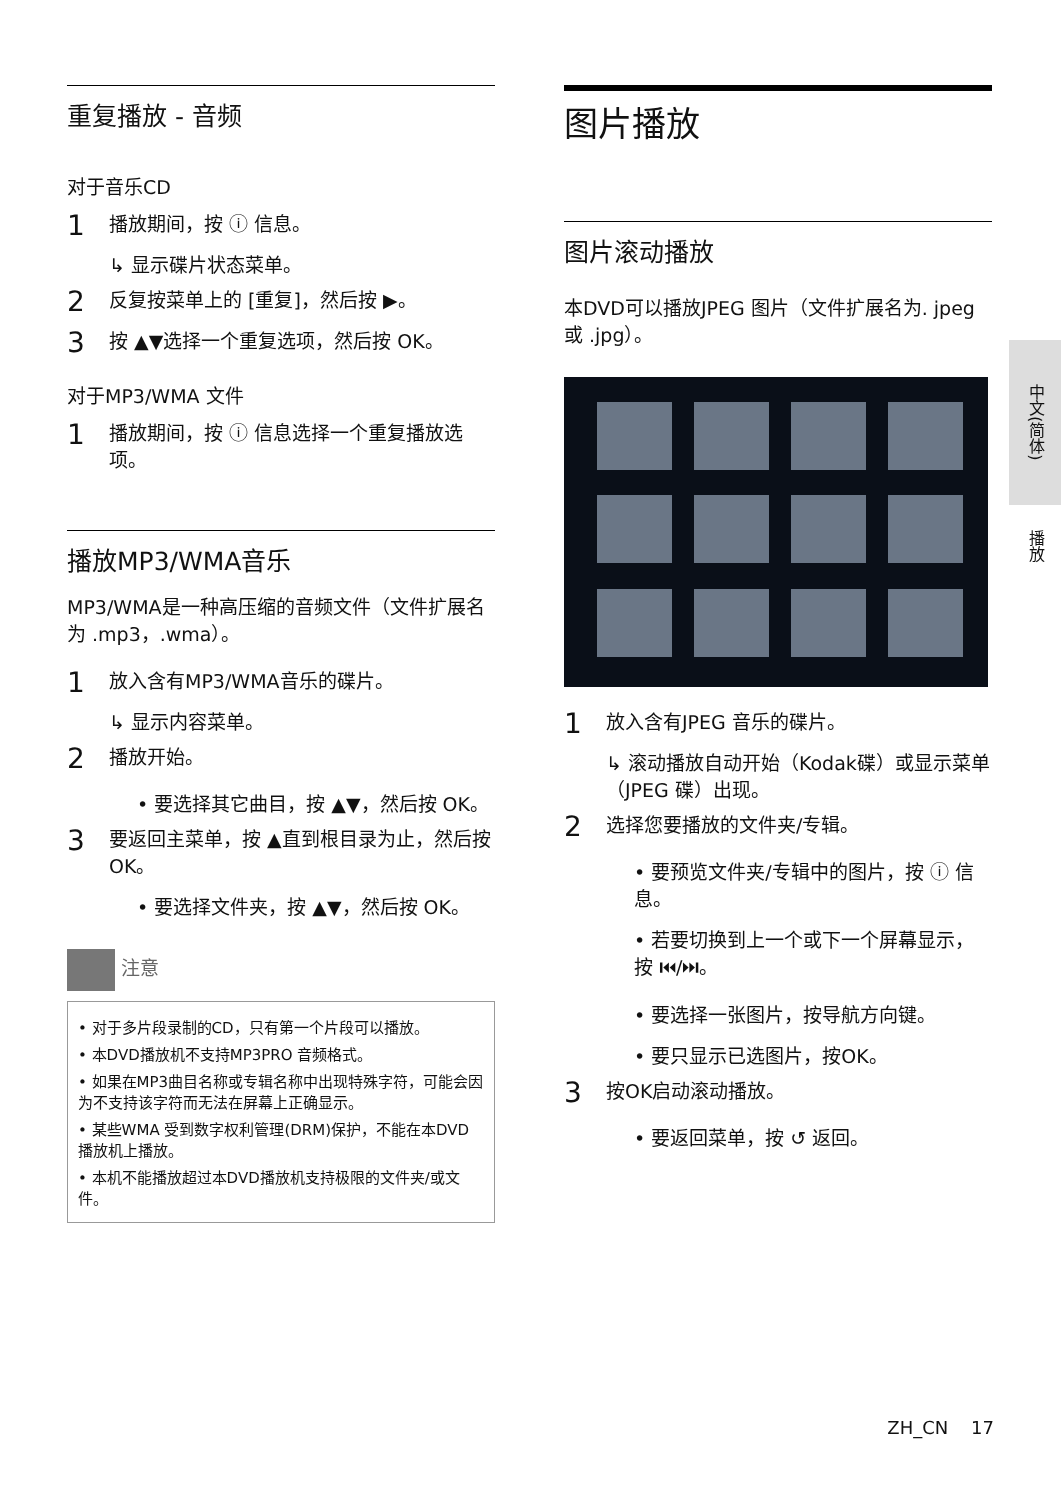重复播放 - 音频
对于音乐CD
1 播放期间，按 ⓘ 信息。
↳ 显示碟片状态菜单。
2 反复按菜单上的 [重复]，然后按 ▶。
3 按 ▲▼选择一个重复选项，然后按 OK。
对于MP3/WMA 文件
1 播放期间，按 ⓘ 信息选择一个重复播放选项。
播放MP3/WMA音乐
MP3/WMA是一种高压缩的音频文件（文件扩展名为 .mp3，.wma）。
1 放入含有MP3/WMA音乐的碟片。
↳ 显示内容菜单。
2 播放开始。
• 要选择其它曲目，按 ▲▼，然后按 OK。
3 要返回主菜单，按 ▲直到根目录为止，然后按OK。
• 要选择文件夹，按 ▲▼，然后按 OK。
注意
• 对于多片段录制的CD，只有第一个片段可以播放。
• 本DVD播放机不支持MP3PRO 音频格式。
• 如果在MP3曲目名称或专辑名称中出现特殊字符，可能会因为不支持该字符而无法在屏幕上正确显示。
• 某些WMA 受到数字权利管理(DRM)保护，不能在本DVD播放机上播放。
• 本机不能播放超过本DVD播放机支持极限的文件夹/或文件。
图片播放
图片滚动播放
本DVD可以播放JPEG 图片（文件扩展名为. jpeg 或 .jpg）。
1 放入含有JPEG 音乐的碟片。
↳ 滚动播放自动开始（Kodak碟）或显示菜单（JPEG 碟）出现。
2 选择您要播放的文件夹/专辑。
• 要预览文件夹/专辑中的图片，按 ⓘ 信息。
• 若要切换到上一个或下一个屏幕显示，按 ⏮/⏭。
• 要选择一张图片，按导航方向键。
• 要只显示已选图片，按OK。
3 按OK启动滚动播放。
• 要返回菜单，按 ↺ 返回。
中文(简体)
播放
ZH_CN 17